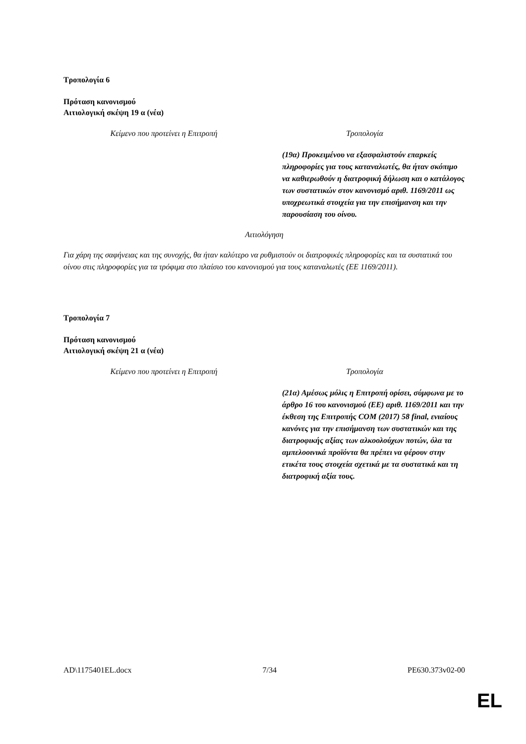Τροπολογία 6
Πρόταση κανονισμού
Αιτιολογική σκέψη 19 α (νέα)
| Κείμενο που προτείνει η Επιτροπή | Τροπολογία |
| --- | --- |
| | (19α) Προκειμένου να εξασφαλιστούν επαρκείς πληροφορίες για τους καταναλωτές, θα ήταν σκόπιμο να καθιερωθούν η διατροφική δήλωση και ο κατάλογος των συστατικών στον κανονισμό αριθ. 1169/2011 ως υποχρεωτικά στοιχεία για την επισήμανση και την παρουσίαση του οίνου. |
Αιτιολόγηση
Για χάρη της σαφήνειας και της συνοχής, θα ήταν καλύτερο να ρυθμιστούν οι διατροφικές πληροφορίες και τα συστατικά του οίνου στις πληροφορίες για τα τρόφιμα στο πλαίσιο του κανονισμού για τους καταναλωτές (ΕΕ 1169/2011).
Τροπολογία 7
Πρόταση κανονισμού
Αιτιολογική σκέψη 21 α (νέα)
| Κείμενο που προτείνει η Επιτροπή | Τροπολογία |
| --- | --- |
| | (21α) Αμέσως μόλις η Επιτροπή ορίσει, σύμφωνα με το άρθρο 16 του κανονισμού (ΕΕ) αριθ. 1169/2011 και την έκθεση της Επιτροπής COM (2017) 58 final, ενιαίους κανόνες για την επισήμανση των συστατικών και της διατροφικής αξίας των αλκοολούχων ποτών, όλα τα αμπελοοινικά προϊόντα θα πρέπει να φέρουν στην ετικέτα τους στοιχεία σχετικά με τα συστατικά και τη διατροφική αξία τους. |
AD\1175401EL.docx 7/34 PE630.373v02-00
EL